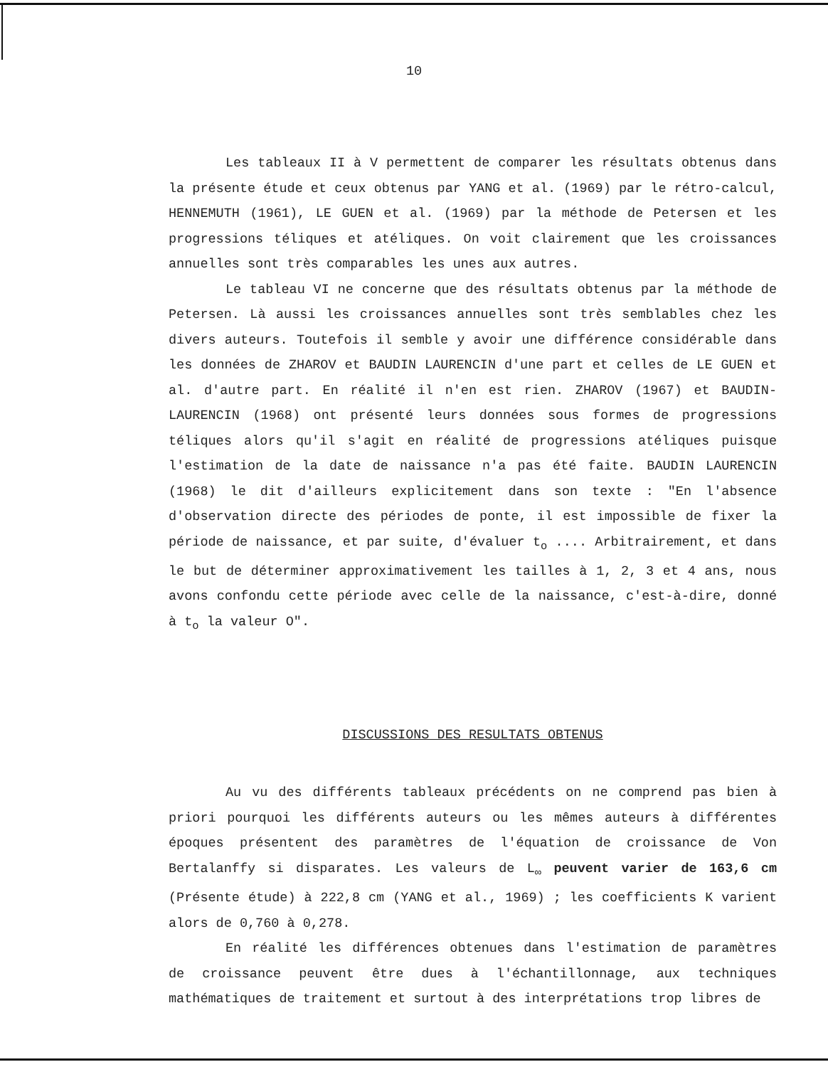10
Les tableaux II à V permettent de comparer les résultats obtenus dans la présente étude et ceux obtenus par YANG et al. (1969) par le rétro-calcul, HENNEMUTH (1961), LE GUEN et al. (1969) par la méthode de Petersen et les progressions téliques et atéliques. On voit clairement que les croissances annuelles sont très comparables les unes aux autres.
Le tableau VI ne concerne que des résultats obtenus par la méthode de Petersen. Là aussi les croissances annuelles sont très semblables chez les divers auteurs. Toutefois il semble y avoir une différence considérable dans les données de ZHAROV et BAUDIN LAURENCIN d'une part et celles de LE GUEN et al. d'autre part. En réalité il n'en est rien. ZHAROV (1967) et BAUDIN-LAURENCIN (1968) ont présenté leurs données sous formes de progressions téliques alors qu'il s'agit en réalité de progressions atéliques puisque l'estimation de la date de naissance n'a pas été faite. BAUDIN LAURENCIN (1968) le dit d'ailleurs explicitement dans son texte : "En l'absence d'observation directe des périodes de ponte, il est impossible de fixer la période de naissance, et par suite, d'évaluer t<sub>o</sub> .... Arbitrairement, et dans le but de déterminer approximativement les tailles à 1, 2, 3 et 4 ans, nous avons confondu cette période avec celle de la naissance, c'est-à-dire, donné à t<sub>o</sub> la valeur O".
DISCUSSIONS DES RESULTATS OBTENUS
Au vu des différents tableaux précédents on ne comprend pas bien à priori pourquoi les différents auteurs ou les mêmes auteurs à différentes époques présentent des paramètres de l'équation de croissance de Von Bertalanffy si disparates. Les valeurs de L<sub>∞</sub> peuvent varier de 163,6 cm (Présente étude) à 222,8 cm (YANG et al., 1969) ; les coefficients K varient alors de 0,760 à 0,278.
En réalité les différences obtenues dans l'estimation de paramètres de croissance peuvent être dues à l'échantillonnage, aux techniques mathématiques de traitement et surtout à des interprétations trop libres de